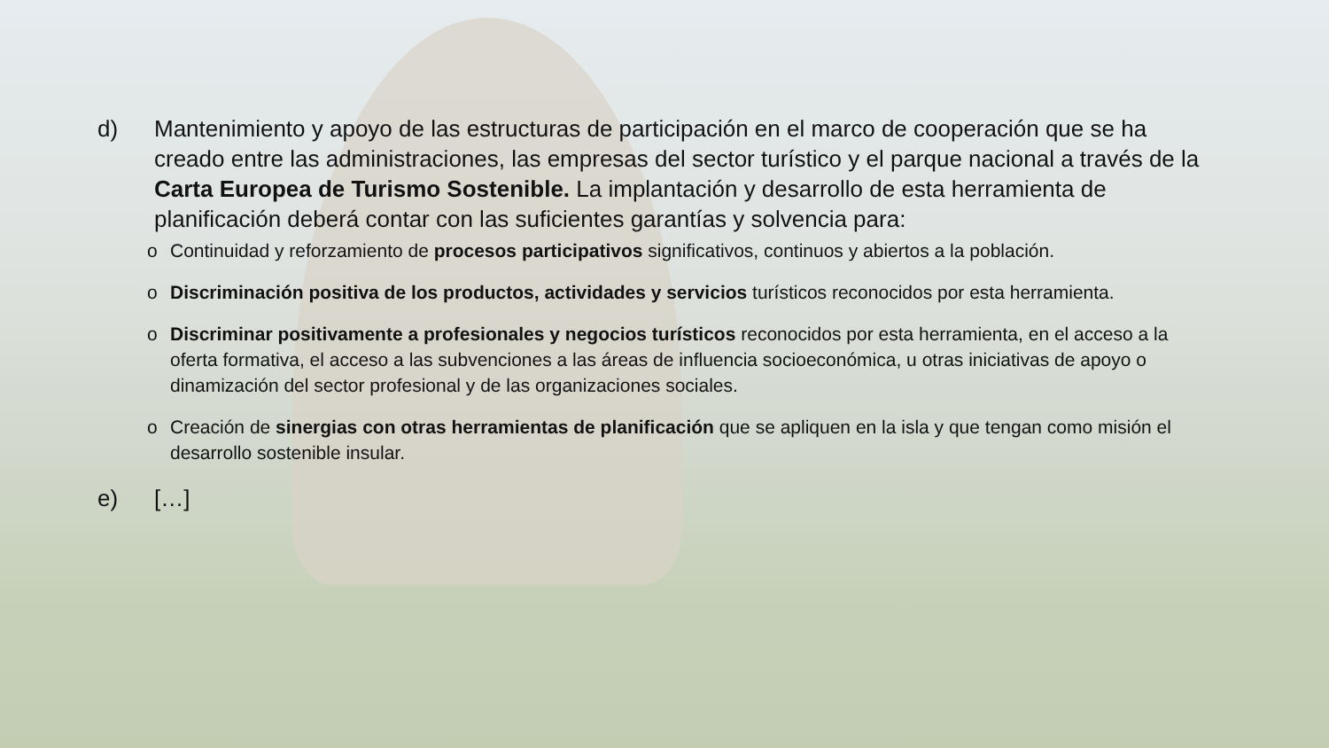d) Mantenimiento y apoyo de las estructuras de participación en el marco de cooperación que se ha creado entre las administraciones, las empresas del sector turístico y el parque nacional a través de la Carta Europea de Turismo Sostenible. La implantación y desarrollo de esta herramienta de planificación deberá contar con las suficientes garantías y solvencia para:
o Continuidad y reforzamiento de procesos participativos significativos, continuos y abiertos a la población.
o Discriminación positiva de los productos, actividades y servicios turísticos reconocidos por esta herramienta.
o Discriminar positivamente a profesionales y negocios turísticos reconocidos por esta herramienta, en el acceso a la oferta formativa, el acceso a las subvenciones a las áreas de influencia socioeconómica, u otras iniciativas de apoyo o dinamización del sector profesional y de las organizaciones sociales.
o Creación de sinergias con otras herramientas de planificación que se apliquen en la isla y que tengan como misión el desarrollo sostenible insular.
e) […]